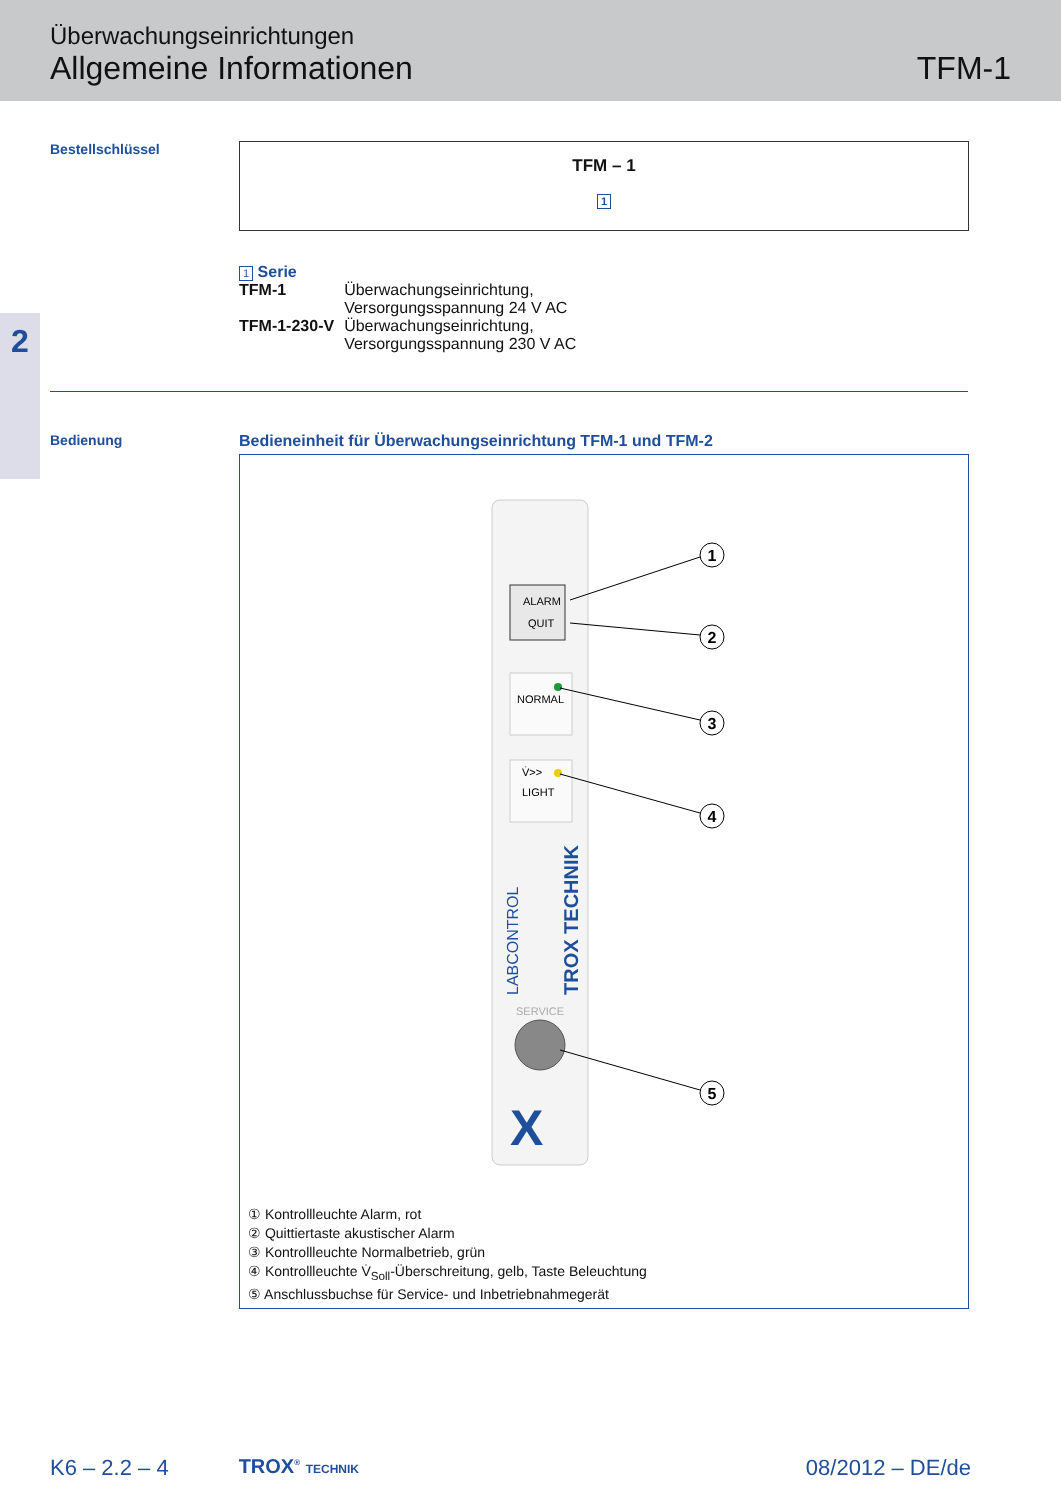Überwachungseinrichtungen
Allgemeine Informationen
TFM-1
2
Bestellschlüssel
TFM – 1
1
1 Serie
| TFM-1 | Überwachungseinrichtung, Versorgungsspannung 24 V AC |
| TFM-1-230-V | Überwachungseinrichtung, Versorgungsspannung 230 V AC |
Bedienung Bedieneinheit für Überwachungseinrichtung TFM-1 und TFM-2
ALARM
QUIT
NORMAL
V̇>>
LIGHT
LABCONTROL
TROX TECHNIK
SERVICE
X
1
2
3
4
5
① Kontrollleuchte Alarm, rot
② Quittiertaste akustischer Alarm
③ Kontrollleuchte Normalbetrieb, grün
④ Kontrollleuchte V̇<sub>Soll</sub>-Überschreitung, gelb, Taste Beleuchtung
⑤ Anschlussbuchse für Service- und Inbetriebnahmegerät
K6 – 2.2 – 4 TROX<sup>®</sup> TECHNIK 08/2012 – DE/de